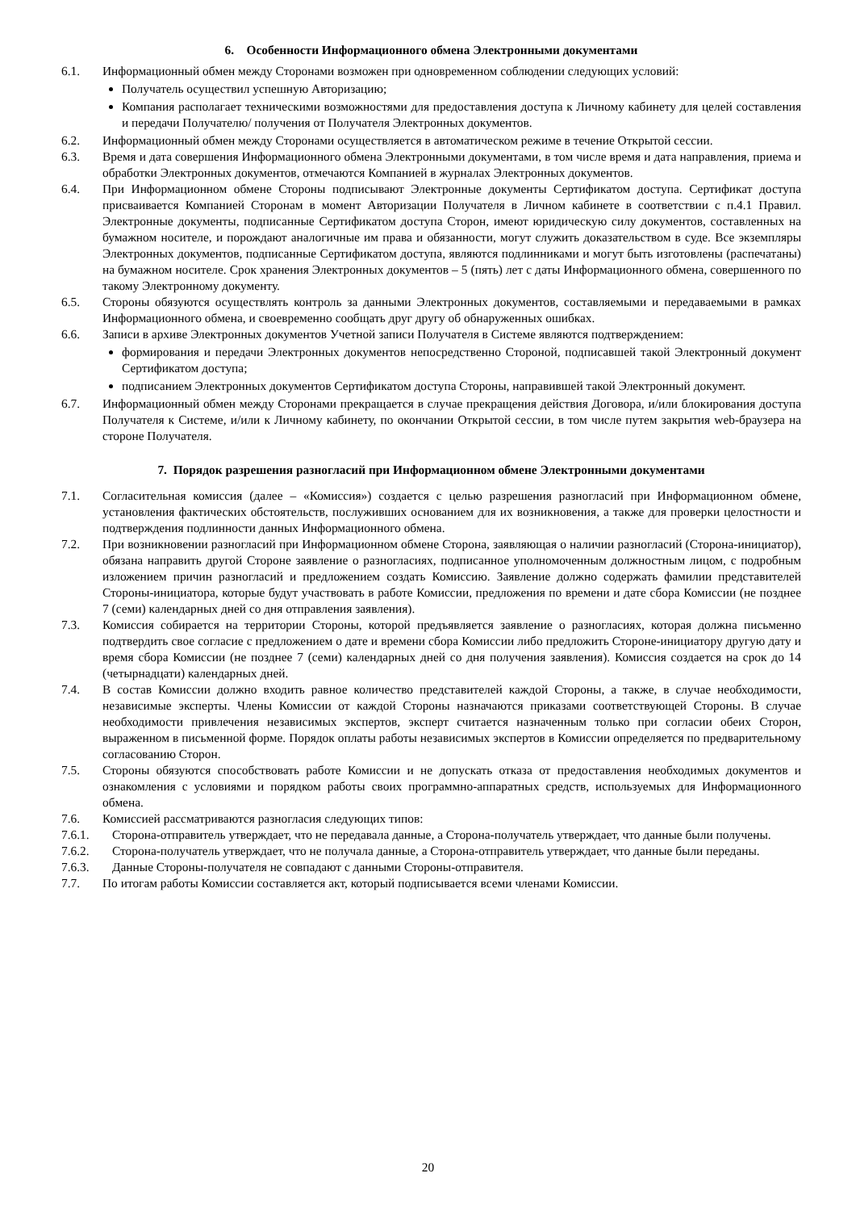6. Особенности Информационного обмена Электронными документами
6.1. Информационный обмен между Сторонами возможен при одновременном соблюдении следующих условий:
Получатель осуществил успешную Авторизацию;
Компания располагает техническими возможностями для предоставления доступа к Личному кабинету для целей составления и передачи Получателю/ получения от Получателя Электронных документов.
6.2. Информационный обмен между Сторонами осуществляется в автоматическом режиме в течение Открытой сессии.
6.3. Время и дата совершения Информационного обмена Электронными документами, в том числе время и дата направления, приема и обработки Электронных документов, отмечаются Компанией в журналах Электронных документов.
6.4. При Информационном обмене Стороны подписывают Электронные документы Сертификатом доступа. Сертификат доступа присваивается Компанией Сторонам в момент Авторизации Получателя в Личном кабинете в соответствии с п.4.1 Правил. Электронные документы, подписанные Сертификатом доступа Сторон, имеют юридическую силу документов, составленных на бумажном носителе, и порождают аналогичные им права и обязанности, могут служить доказательством в суде. Все экземпляры Электронных документов, подписанные Сертификатом доступа, являются подлинниками и могут быть изготовлены (распечатаны) на бумажном носителе. Срок хранения Электронных документов – 5 (пять) лет с даты Информационного обмена, совершенного по такому Электронному документу.
6.5. Стороны обязуются осуществлять контроль за данными Электронных документов, составляемыми и передаваемыми в рамках Информационного обмена, и своевременно сообщать друг другу об обнаруженных ошибках.
6.6. Записи в архиве Электронных документов Учетной записи Получателя в Системе являются подтверждением:
формирования и передачи Электронных документов непосредственно Стороной, подписавшей такой Электронный документ Сертификатом доступа;
подписанием Электронных документов Сертификатом доступа Стороны, направившей такой Электронный документ.
6.7. Информационный обмен между Сторонами прекращается в случае прекращения действия Договора, и/или блокирования доступа Получателя к Системе, и/или к Личному кабинету, по окончании Открытой сессии, в том числе путем закрытия web-браузера на стороне Получателя.
7. Порядок разрешения разногласий при Информационном обмене Электронными документами
7.1. Согласительная комиссия (далее – «Комиссия») создается с целью разрешения разногласий при Информационном обмене, установления фактических обстоятельств, послуживших основанием для их возникновения, а также для проверки целостности и подтверждения подлинности данных Информационного обмена.
7.2. При возникновении разногласий при Информационном обмене Сторона, заявляющая о наличии разногласий (Сторона-инициатор), обязана направить другой Стороне заявление о разногласиях, подписанное уполномоченным должностным лицом, с подробным изложением причин разногласий и предложением создать Комиссию. Заявление должно содержать фамилии представителей Стороны-инициатора, которые будут участвовать в работе Комиссии, предложения по времени и дате сбора Комиссии (не позднее 7 (семи) календарных дней со дня отправления заявления).
7.3. Комиссия собирается на территории Стороны, которой предъявляется заявление о разногласиях, которая должна письменно подтвердить свое согласие с предложением о дате и времени сбора Комиссии либо предложить Стороне-инициатору другую дату и время сбора Комиссии (не позднее 7 (семи) календарных дней со дня получения заявления). Комиссия создается на срок до 14 (четырнадцати) календарных дней.
7.4. В состав Комиссии должно входить равное количество представителей каждой Стороны, а также, в случае необходимости, независимые эксперты. Члены Комиссии от каждой Стороны назначаются приказами соответствующей Стороны. В случае необходимости привлечения независимых экспертов, эксперт считается назначенным только при согласии обеих Сторон, выраженном в письменной форме. Порядок оплаты работы независимых экспертов в Комиссии определяется по предварительному согласованию Сторон.
7.5. Стороны обязуются способствовать работе Комиссии и не допускать отказа от предоставления необходимых документов и ознакомления с условиями и порядком работы своих программно-аппаратных средств, используемых для Информационного обмена.
7.6. Комиссией рассматриваются разногласия следующих типов:
7.6.1. Сторона-отправитель утверждает, что не передавала данные, а Сторона-получатель утверждает, что данные были получены.
7.6.2. Сторона-получатель утверждает, что не получала данные, а Сторона-отправитель утверждает, что данные были переданы.
7.6.3. Данные Стороны-получателя не совпадают с данными Стороны-отправителя.
7.7. По итогам работы Комиссии составляется акт, который подписывается всеми членами Комиссии.
20